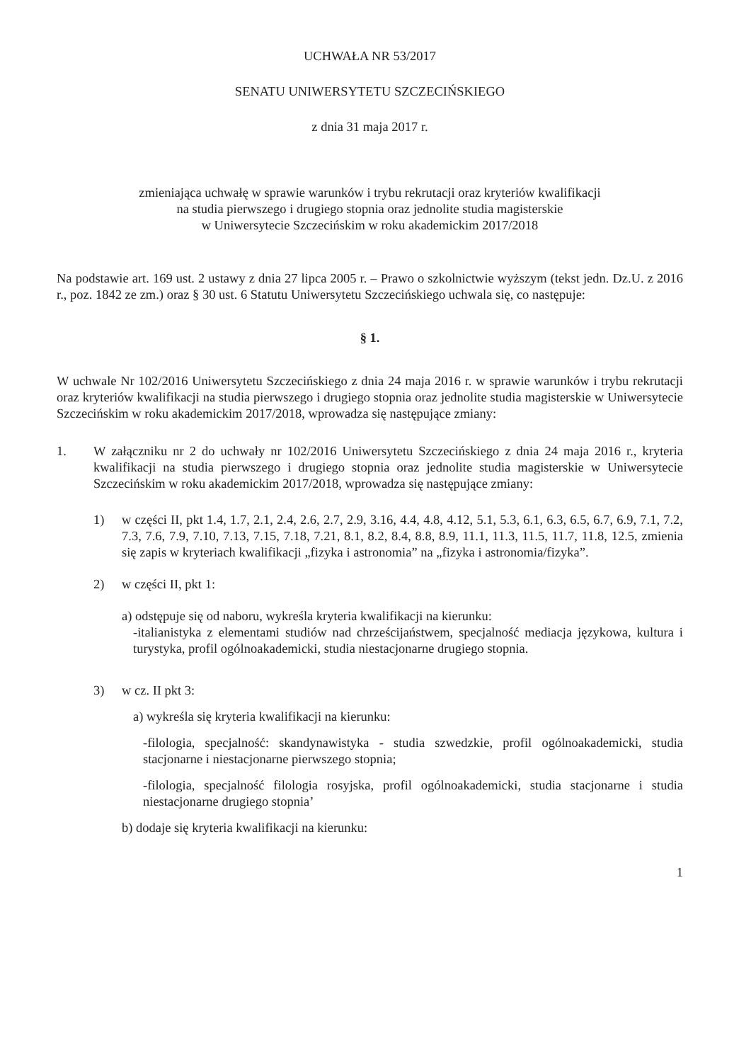UCHWAŁA NR 53/2017
SENATU UNIWERSYTETU SZCZECIŃSKIEGO
z dnia 31 maja 2017 r.
zmieniająca uchwałę w sprawie warunków i trybu rekrutacji oraz kryteriów kwalifikacji
na studia pierwszego i drugiego stopnia oraz jednolite studia magisterskie
w Uniwersytecie Szczecińskim w roku akademickim 2017/2018
Na podstawie art. 169 ust. 2 ustawy z dnia 27 lipca 2005 r. – Prawo o szkolnictwie wyższym (tekst jedn. Dz.U. z 2016 r., poz. 1842 ze zm.) oraz § 30 ust. 6 Statutu Uniwersytetu Szczecińskiego uchwala się, co następuje:
§ 1.
W uchwale Nr 102/2016 Uniwersytetu Szczecińskiego z dnia 24 maja 2016 r. w sprawie warunków i trybu rekrutacji oraz kryteriów kwalifikacji na studia pierwszego i drugiego stopnia oraz jednolite studia magisterskie w Uniwersytecie Szczecińskim w roku akademickim 2017/2018, wprowadza się następujące zmiany:
1. W załączniku nr 2 do uchwały nr 102/2016 Uniwersytetu Szczecińskiego z dnia 24 maja 2016 r., kryteria kwalifikacji na studia pierwszego i drugiego stopnia oraz jednolite studia magisterskie w Uniwersytecie Szczecińskim w roku akademickim 2017/2018, wprowadza się następujące zmiany:
1) w części II, pkt 1.4, 1.7, 2.1, 2.4, 2.6, 2.7, 2.9, 3.16, 4.4, 4.8, 4.12, 5.1, 5.3, 6.1, 6.3, 6.5, 6.7, 6.9, 7.1, 7.2, 7.3, 7.6, 7.9, 7.10, 7.13, 7.15, 7.18, 7.21, 8.1, 8.2, 8.4, 8.8, 8.9, 11.1, 11.3, 11.5, 11.7, 11.8, 12.5, zmienia się zapis w kryteriach kwalifikacji „fizyka i astronomia” na „fizyka i astronomia/fizyka”.
2) w części II, pkt 1:
a) odstępuje się od naboru, wykreśla kryteria kwalifikacji na kierunku:
-italianistyka z elementami studiów nad chrześcijaństwem, specjalność mediacja językowa, kultura i turystyka, profil ogólnoakademicki, studia niestacjonarne drugiego stopnia.
3) w cz. II pkt 3:
a) wykreśla się kryteria kwalifikacji na kierunku:
-filologia, specjalność: skandynawistyka - studia szwedzkie, profil ogólnoakademicki, studia stacjonarne i niestacjonarne pierwszego stopnia;
-filologia, specjalność filologia rosyjska, profil ogólnoakademicki, studia stacjonarne i studia niestacjonarne drugiego stopnia’
b) dodaje się kryteria kwalifikacji na kierunku:
1